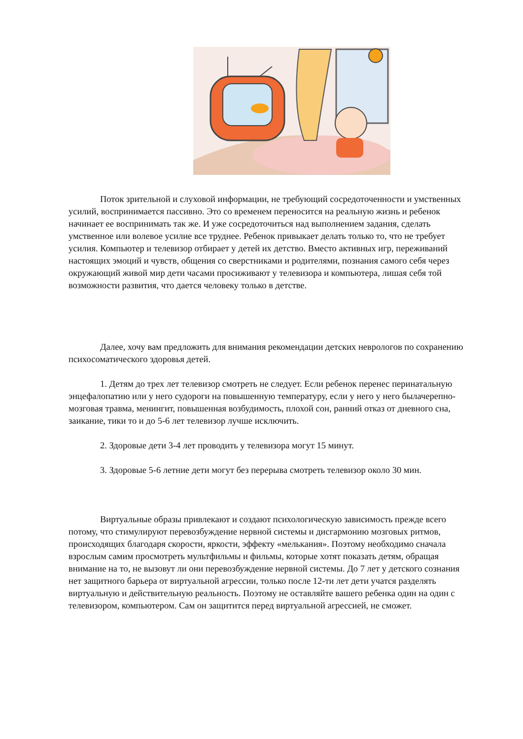Поток зрительной и слуховой информации, не требующий сосредоточенности и умственных усилий, воспринимается пассивно. Это со временем переносится на реальную жизнь и ребенок начинает ее воспринимать так же. И уже сосредоточиться над выполнением задания, сделать умственное или волевое усилие все труднее. Ребенок привыкает делать только то, что не требует усилия. Компьютер и телевизор отбирает у детей их детство. Вместо активных игр, переживаний настоящих эмоций и чувств, общения со сверстниками и родителями, познания самого себя через окружающий живой мир дети часами просиживают у телевизора и компьютера, лишая себя той возможности развития, что дается человеку только в детстве.
Далее, хочу вам предложить для внимания рекомендации детских неврологов по сохранению психосоматического здоровья детей.
1. Детям до трех лет телевизор смотреть не следует. Если ребенок перенес перинатальную энцефалопатию или у него судороги на повышенную температуру, если у него у него былачерепно-мозговая травма, менингит, повышенная возбудимость, плохой сон, ранний отказ от дневного сна, заикание, тики то и до 5-6 лет телевизор лучше исключить.
2. Здоровые дети 3-4 лет проводить у телевизора могут 15 минут.
3. Здоровые 5-6 летние дети могут без перерыва смотреть телевизор около 30 мин.
Виртуальные образы привлекают и создают психологическую зависимость прежде всего потому, что стимулируют перевозбуждение нервной системы и дисгармонию мозговых ритмов, происходящих благодаря скорости, яркости, эффекту «мелькания». Поэтому необходимо сначала взрослым самим просмотреть мультфильмы и фильмы, которые хотят показать детям, обращая внимание на то, не вызовут ли они перевозбуждение нервной системы. До 7 лет у детского сознания нет защитного барьера от виртуальной агрессии, только после 12-ти лет дети учатся разделять виртуальную и действительную реальность. Поэтому не оставляйте вашего ребенка один на один с телевизором, компьютером. Сам он защитится перед виртуальной агрессией, не сможет.